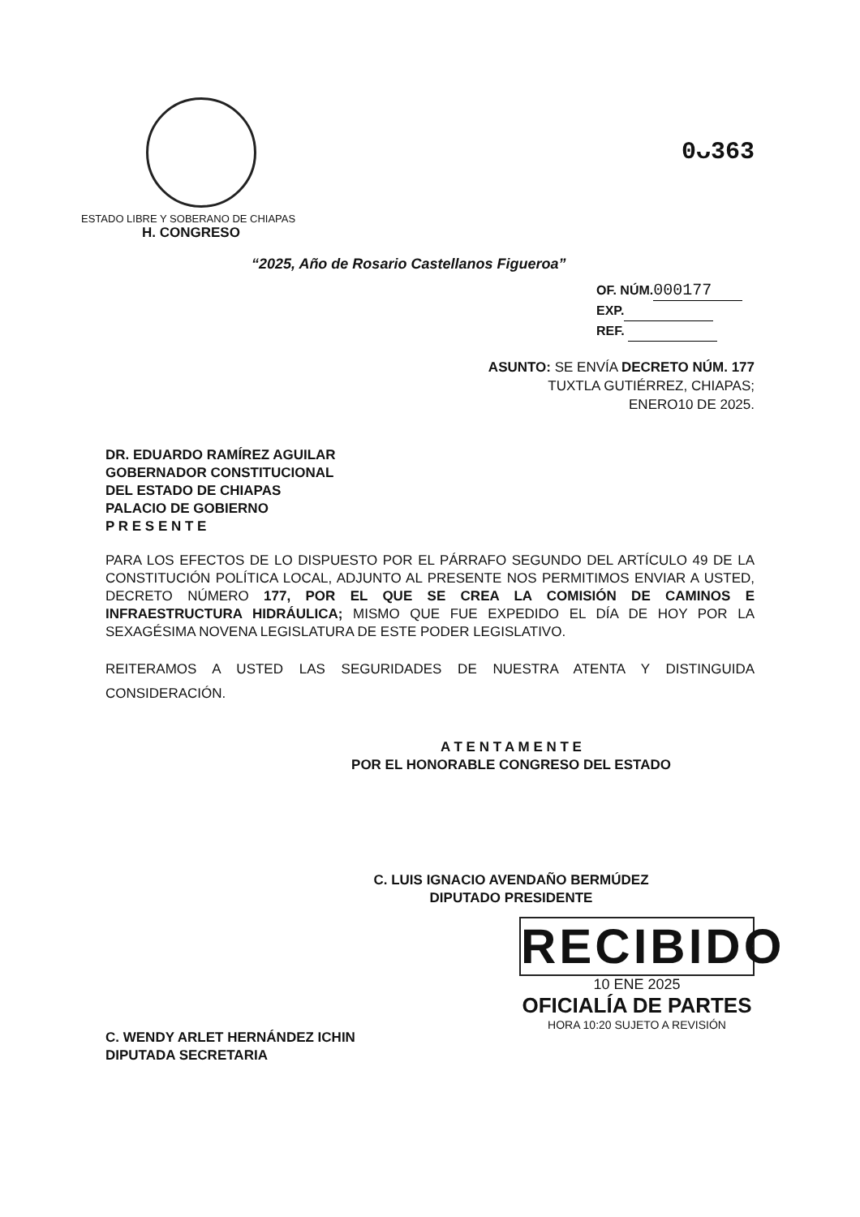ESTADO LIBRE Y SOBERANO DE CHIAPAS
H. CONGRESO
0ᴗ363
“2025, Año de Rosario Castellanos Figueroa”
OF. NÚM. 000177
EXP.
REF.
ASUNTO: SE ENVÍA DECRETO NÚM. 177
TUXTLA GUTIÉRREZ, CHIAPAS;
ENERO10 DE 2025.
DR. EDUARDO RAMÍREZ AGUILAR
GOBERNADOR CONSTITUCIONAL
DEL ESTADO DE CHIAPAS
PALACIO DE GOBIERNO
P R E S E N T E
PARA LOS EFECTOS DE LO DISPUESTO POR EL PÁRRAFO SEGUNDO DEL ARTÍCULO 49 DE LA CONSTITUCIÓN POLÍTICA LOCAL, ADJUNTO AL PRESENTE NOS PERMITIMOS ENVIAR A USTED, DECRETO NÚMERO 177, POR EL QUE SE CREA LA COMISIÓN DE CAMINOS E INFRAESTRUCTURA HIDRÁULICA; MISMO QUE FUE EXPEDIDO EL DÍA DE HOY POR LA SEXAGÉSIMA NOVENA LEGISLATURA DE ESTE PODER LEGISLATIVO.
REITERAMOS A USTED LAS SEGURIDADES DE NUESTRA ATENTA Y DISTINGUIDA CONSIDERACIÓN.
A T E N T A M E N T E
POR EL HONORABLE CONGRESO DEL ESTADO
C. LUIS IGNACIO AVENDAÑO BERMÚDEZ
DIPUTADO PRESIDENTE
C. WENDY ARLET HERNÁNDEZ ICHIN
DIPUTADA SECRETARIA
RECIBIDO
10 ENE 2025
OFICIALÍA DE PARTES
HORA 10:20 SUJETO A REVISIÓN